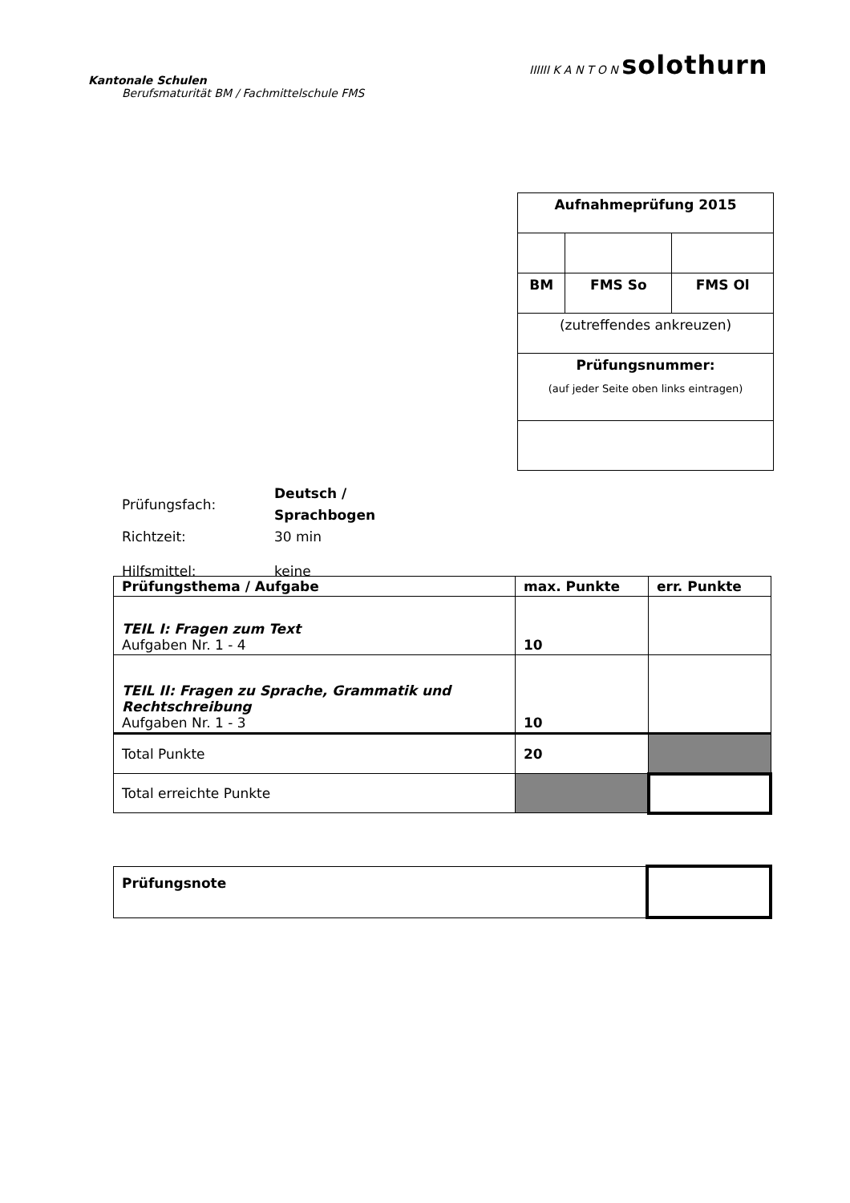Kantonale Schulen
Berufsmaturität BM / Fachmittelschule FMS
IIIIII K A N T O N solothurn
| Aufnahmeprüfung 2015 | | |
| BM | FMS So | FMS Ol |
| (zutreffendes ankreuzen) | | |
| Prüfungsnummer: (auf jeder Seite oben links eintragen) | | |
| Prüfungsfach: | Deutsch / Sprachbogen |
| Richtzeit: | 30 min |
| Hilfsmittel: | keine |
| Prüfungsthema / Aufgabe | max. Punkte | err. Punkte |
| TEIL I: Fragen zum Text Aufgaben Nr. 1 - 4 | 10 | |
| TEIL II: Fragen zu Sprache, Grammatik und Rechtschreibung Aufgaben Nr. 1 - 3 | 10 | |
| Total Punkte | 20 | |
| Total erreichte Punkte | | |
| Prüfungsnote | |